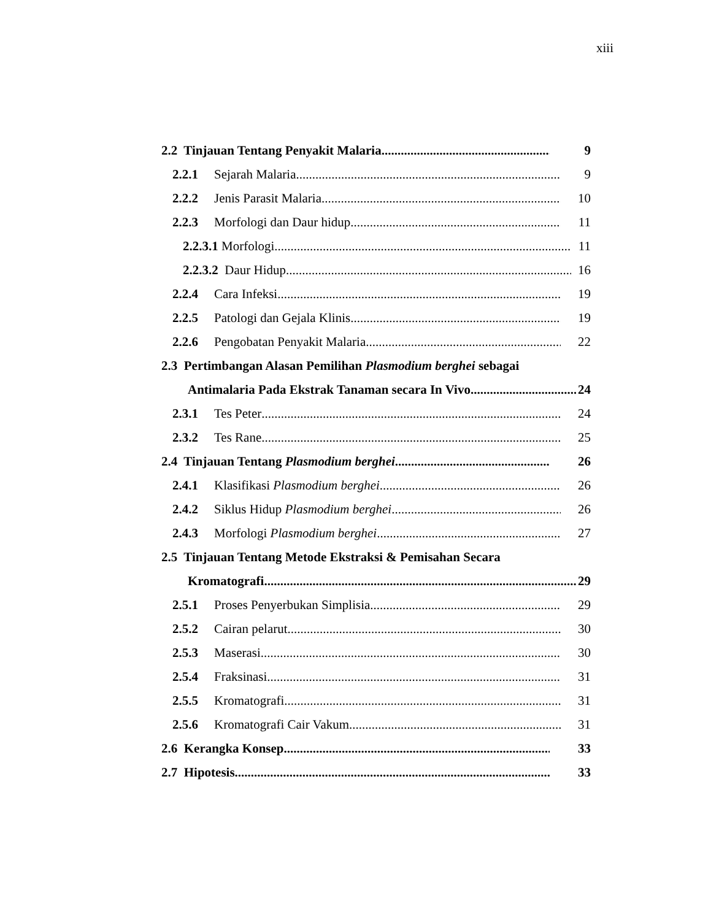xiii
2.2 Tinjauan Tentang Penyakit Malaria 9
2.2.1 Sejarah Malaria 9
2.2.2 Jenis Parasit Malaria 10
2.2.3 Morfologi dan Daur hidup 11
2.2.3.1 Morfologi 11
2.2.3.2 Daur Hidup 16
2.2.4 Cara Infeksi 19
2.2.5 Patologi dan Gejala Klinis 19
2.2.6 Pengobatan Penyakit Malaria 22
2.3 Pertimbangan Alasan Pemilihan Plasmodium berghei sebagai
Antimalaria Pada Ekstrak Tanaman secara In Vivo 24
2.3.1 Tes Peter 24
2.3.2 Tes Rane 25
2.4 Tinjauan Tentang Plasmodium berghei 26
2.4.1 Klasifikasi Plasmodium berghei 26
2.4.2 Siklus Hidup Plasmodium berghei 26
2.4.3 Morfologi Plasmodium berghei 27
2.5 Tinjauan Tentang Metode Ekstraksi & Pemisahan Secara
Kromatografi 29
2.5.1 Proses Penyerbukan Simplisia 29
2.5.2 Cairan pelarut 30
2.5.3 Maserasi 30
2.5.4 Fraksinasi 31
2.5.5 Kromatografi 31
2.5.6 Kromatografi Cair Vakum 31
2.6 Kerangka Konsep 33
2.7 Hipotesis 33